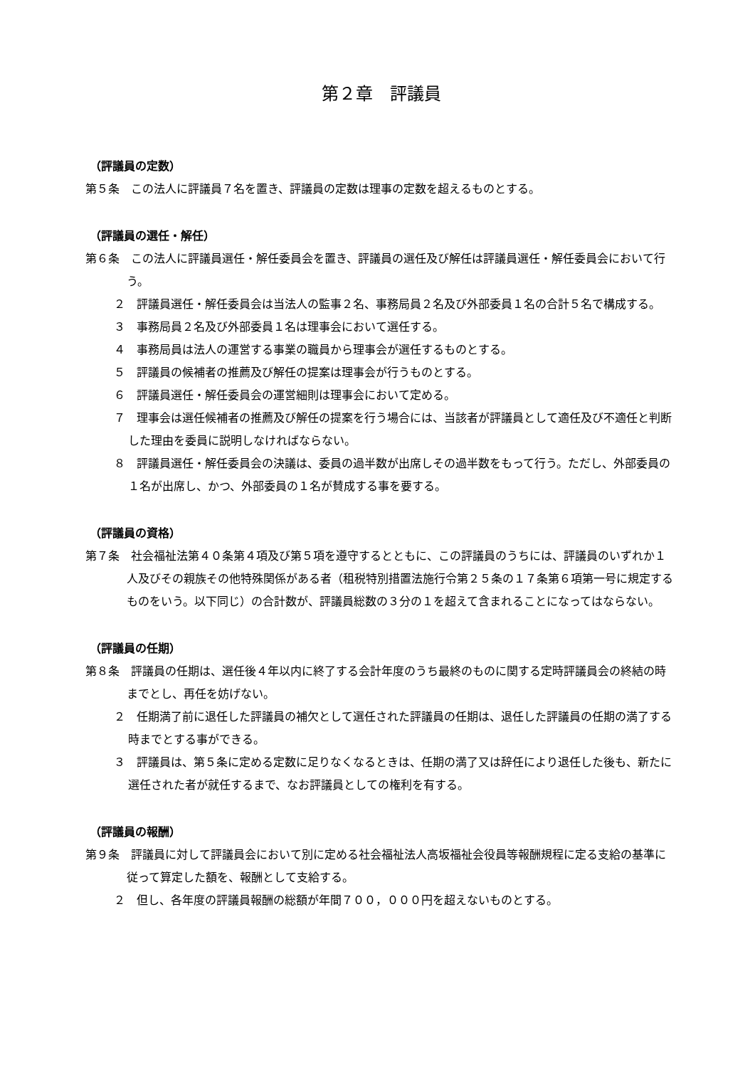第２章　評議員
（評議員の定数）
第５条　この法人に評議員７名を置き、評議員の定数は理事の定数を超えるものとする。
（評議員の選任・解任）
第６条　この法人に評議員選任・解任委員会を置き、評議員の選任及び解任は評議員選任・解任委員会において行う。
２　評議員選任・解任委員会は当法人の監事２名、事務局員２名及び外部委員１名の合計５名で構成する。
３　事務局員２名及び外部委員１名は理事会において選任する。
４　事務局員は法人の運営する事業の職員から理事会が選任するものとする。
５　評議員の候補者の推薦及び解任の提案は理事会が行うものとする。
６　評議員選任・解任委員会の運営細則は理事会において定める。
７　理事会は選任候補者の推薦及び解任の提案を行う場合には、当該者が評議員として適任及び不適任と判断した理由を委員に説明しなければならない。
８　評議員選任・解任委員会の決議は、委員の過半数が出席しその過半数をもって行う。ただし、外部委員の１名が出席し、かつ、外部委員の１名が賛成する事を要する。
（評議員の資格）
第７条　社会福祉法第４０条第４項及び第５項を遵守するとともに、この評議員のうちには、評議員のいずれか１人及びその親族その他特殊関係がある者（租税特別措置法施行令第２５条の１７条第６項第一号に規定するものをいう。以下同じ）の合計数が、評議員総数の３分の１を超えて含まれることになってはならない。
（評議員の任期）
第８条　評議員の任期は、選任後４年以内に終了する会計年度のうち最終のものに関する定時評議員会の終結の時までとし、再任を妨げない。
２　任期満了前に退任した評議員の補欠として選任された評議員の任期は、退任した評議員の任期の満了する時までとする事ができる。
３　評議員は、第５条に定める定数に足りなくなるときは、任期の満了又は辞任により退任した後も、新たに選任された者が就任するまで、なお評議員としての権利を有する。
（評議員の報酬）
第９条　評議員に対して評議員会において別に定める社会福祉法人高坂福祉会役員等報酬規程に定る支給の基準に従って算定した額を、報酬として支給する。
２　但し、各年度の評議員報酬の総額が年間７００，０００円を超えないものとする。